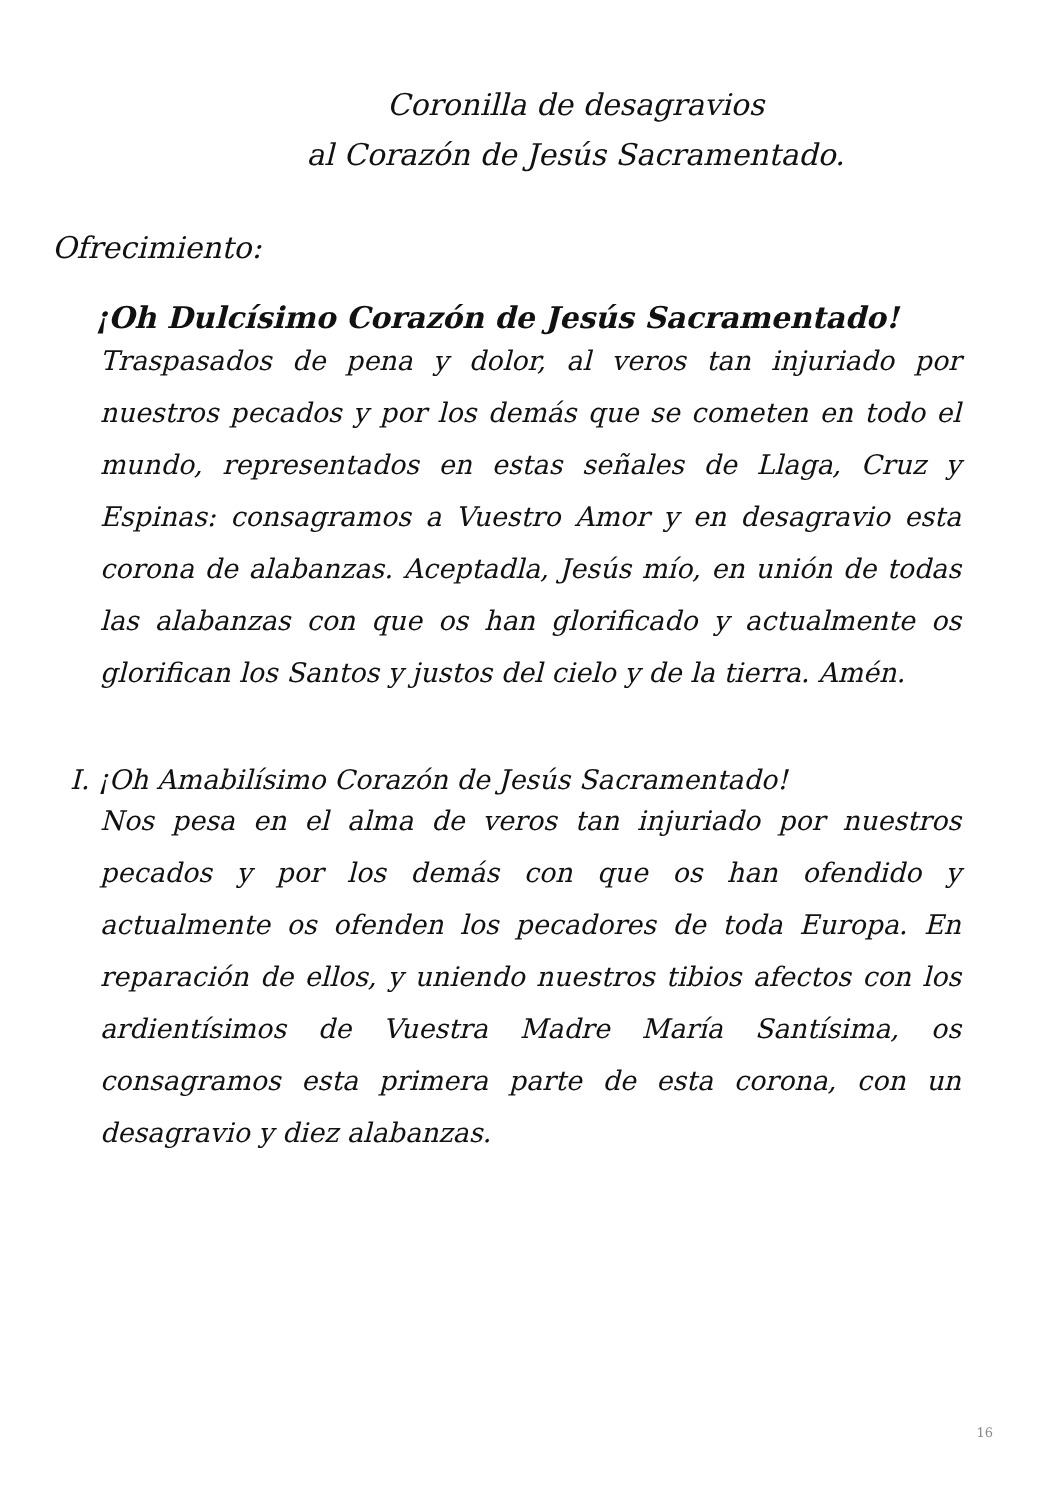Coronilla de desagravios
al Corazón de Jesús Sacramentado.
Ofrecimiento:
¡Oh Dulcísimo Corazón de Jesús Sacramentado!
Traspasados de pena y dolor, al veros tan injuriado por nuestros pecados y por los demás que se cometen en todo el mundo, representados en estas señales de Llaga, Cruz y Espinas: consagramos a Vuestro Amor y en desagravio esta corona de alabanzas. Aceptadla, Jesús mío, en unión de todas las alabanzas con que os han glorificado y actualmente os glorifican los Santos y justos del cielo y de la tierra. Amén.
I. ¡Oh Amabilísimo Corazón de Jesús Sacramentado!
Nos pesa en el alma de veros tan injuriado por nuestros pecados y por los demás con que os han ofendido y actualmente os ofenden los pecadores de toda Europa. En reparación de ellos, y uniendo nuestros tibios afectos con los ardientísimos de Vuestra Madre María Santísima, os consagramos esta primera parte de esta corona, con un desagravio y diez alabanzas.
16